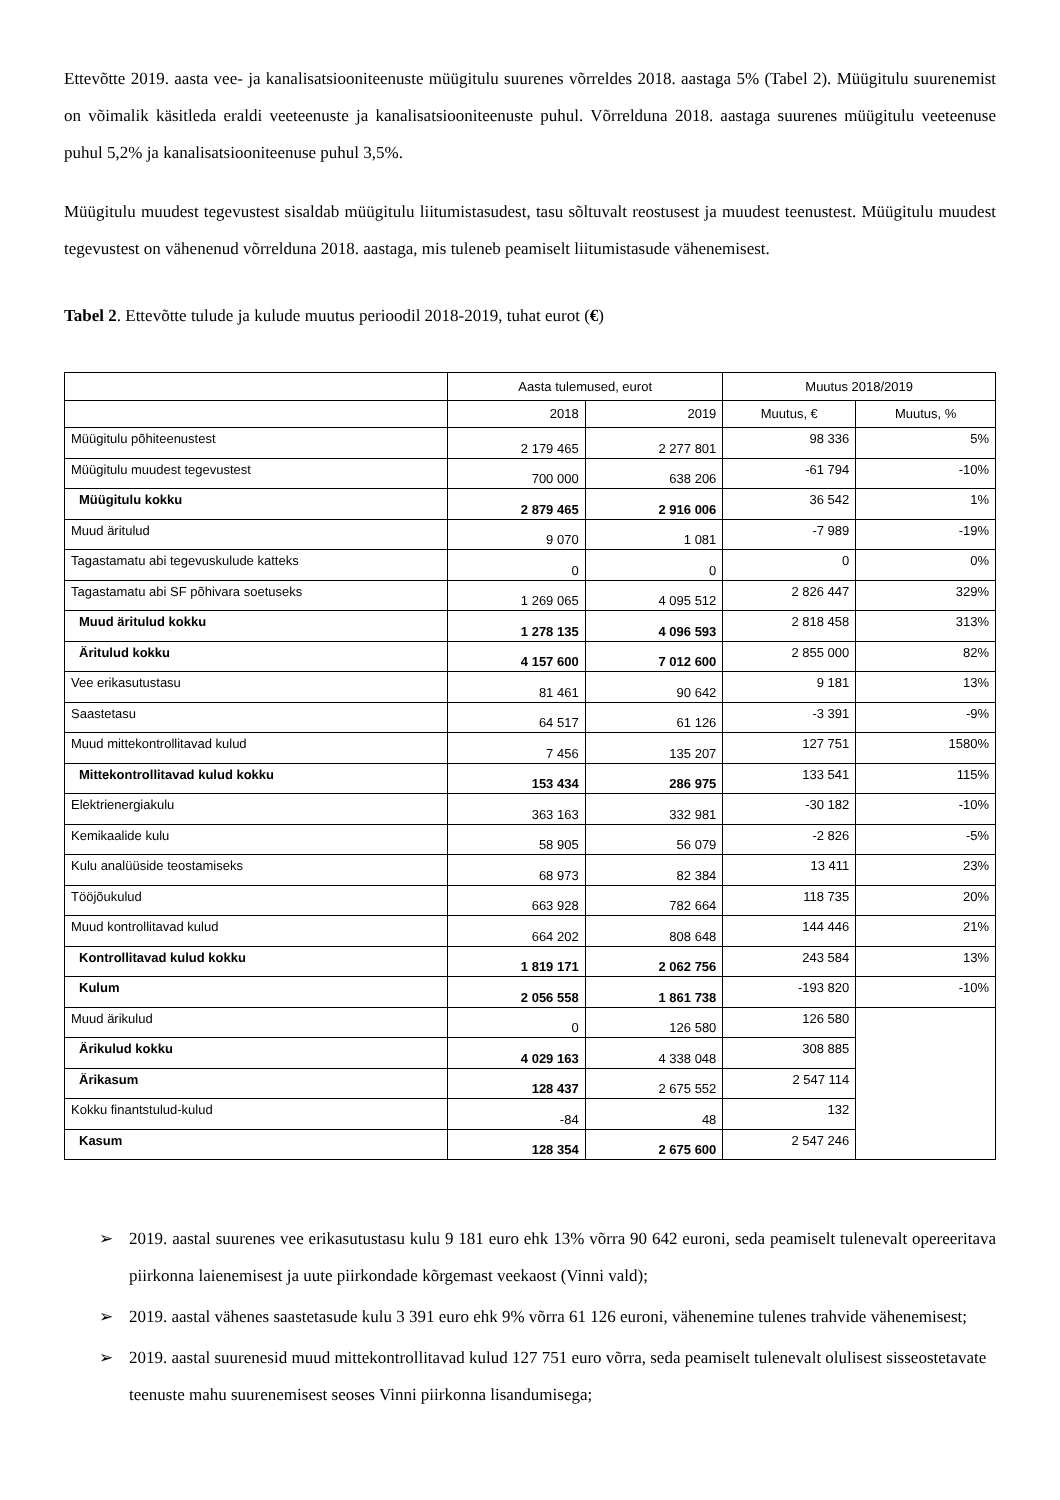Ettevõtte 2019. aasta vee- ja kanalisatsiooniteenuste müügitulu suurenes võrreldes 2018. aastaga 5% (Tabel 2). Müügitulu suurenemist on võimalik käsitleda eraldi veeteenuste ja kanalisatsiooniteenuste puhul. Võrrelduna 2018. aastaga suurenes müügitulu veeteenuse puhul 5,2% ja kanalisatsiooniteenuse puhul 3,5%.
Müügitulu muudest tegevustest sisaldab müügitulu liitumistasudest, tasu sõltuvalt reostusest ja muudest teenustest. Müügitulu muudest tegevustest on vähenenud võrrelduna 2018. aastaga, mis tuleneb peamiselt liitumistasude vähenemisest.
Tabel 2. Ettevõtte tulude ja kulude muutus perioodil 2018-2019, tuhat eurot (€)
| | Aasta tulemused, eurot | | Muutus 2018/2019 | |
| --- | --- | --- | --- | --- |
| | 2018 | 2019 | Muutus, € | Muutus, % |
| Müügitulu põhiteenustest | 2 179 465 | 2 277 801 | 98 336 | 5% |
| Müügitulu muudest tegevustest | 700 000 | 638 206 | -61 794 | -10% |
| Müügitulu kokku | 2 879 465 | 2 916 006 | 36 542 | 1% |
| Muud äritulud | 9 070 | 1 081 | -7 989 | -19% |
| Tagastamatu abi tegevuskulude katteks | 0 | 0 | 0 | 0% |
| Tagastamatu abi SF põhivara soetuseks | 1 269 065 | 4 095 512 | 2 826 447 | 329% |
| Muud äritulud kokku | 1 278 135 | 4 096 593 | 2 818 458 | 313% |
| Äritulud kokku | 4 157 600 | 7 012 600 | 2 855 000 | 82% |
| Vee erikasutustasu | 81 461 | 90 642 | 9 181 | 13% |
| Saastetasu | 64 517 | 61 126 | -3 391 | -9% |
| Muud mittekontrollitavad kulud | 7 456 | 135 207 | 127 751 | 1580% |
| Mittekontrollitavad kulud kokku | 153 434 | 286 975 | 133 541 | 115% |
| Elektrienergiakulu | 363 163 | 332 981 | -30 182 | -10% |
| Kemikaalide kulu | 58 905 | 56 079 | -2 826 | -5% |
| Kulu analüüside teostamiseks | 68 973 | 82 384 | 13 411 | 23% |
| Tööjõukulud | 663 928 | 782 664 | 118 735 | 20% |
| Muud kontrollitavad kulud | 664 202 | 808 648 | 144 446 | 21% |
| Kontrollitavad kulud kokku | 1 819 171 | 2 062 756 | 243 584 | 13% |
| Kulum | 2 056 558 | 1 861 738 | -193 820 | -10% |
| Muud ärikulud | 0 | 126 580 | 126 580 | |
| Ärikulud kokku | 4 029 163 | 4 338 048 | 308 885 | |
| Ärikasum | 128 437 | 2 675 552 | 2 547 114 | |
| Kokku finantstulud-kulud | -84 | 48 | 132 | |
| Kasum | 128 354 | 2 675 600 | 2 547 246 | |
➢ 2019. aastal suurenes vee erikasutustasu kulu 9 181 euro ehk 13% võrra 90 642 euroni, seda peamiselt tulenevalt opereeritava piirkonna laienemisest ja uute piirkondade kõrgemast veekaost (Vinni vald);
➢ 2019. aastal vähenes saastetasude kulu 3 391 euro ehk 9% võrra 61 126 euroni, vähenemine tulenes trahvide vähenemisest;
➢ 2019. aastal suurenesid muud mittekontrollitavad kulud 127 751 euro võrra, seda peamiselt tulenevalt olulisest sisseostetavate teenuste mahu suurenemisest seoses Vinni piirkonna lisandumisega;